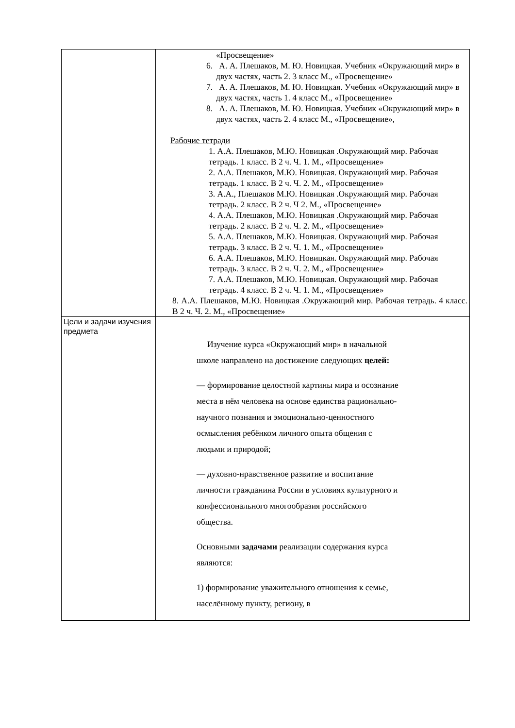| | «Просвещение» 6. А. А. Плешаков, М. Ю. Новицкая. Учебник «Окружающий мир» в двух частях, часть 2. 3 класс М., «Просвещение» 7. А. А. Плешаков, М. Ю. Новицкая. Учебник «Окружающий мир» в двух частях, часть 1. 4 класс М., «Просвещение» 8. А. А. Плешаков, М. Ю. Новицкая. Учебник «Окружающий мир» в двух частях, часть 2. 4 класс М., «Просвещение», Рабочие тетради 1. А.А. Плешаков, М.Ю. Новицкая .Окружающий мир. Рабочая тетрадь. 1 класс. В 2 ч. Ч. 1. М., «Просвещение» 2. А.А. Плешаков, М.Ю. Новицкая. Окружающий мир. Рабочая тетрадь. 1 класс. В 2 ч. Ч. 2. М., «Просвещение» 3. А.А., Плешаков М.Ю. Новицкая .Окружающий мир. Рабочая тетрадь. 2 класс. В 2 ч. Ч 2. М., «Просвещение» 4. А.А. Плешаков, М.Ю. Новицкая .Окружающий мир. Рабочая тетрадь. 2 класс. В 2 ч. Ч. 2. М., «Просвещение» 5. А.А. Плешаков, М.Ю. Новицкая. Окружающий мир. Рабочая тетрадь. 3 класс. В 2 ч. Ч. 1. М., «Просвещение» 6. А.А. Плешаков, М.Ю. Новицкая. Окружающий мир. Рабочая тетрадь. 3 класс. В 2 ч. Ч. 2. М., «Просвещение» 7. А.А. Плешаков, М.Ю. Новицкая. Окружающий мир. Рабочая тетрадь. 4 класс. В 2 ч. Ч. 1. М., «Просвещение» 8. А.А. Плешаков, М.Ю. Новицкая .Окружающий мир. Рабочая тетрадь. 4 класс. В 2 ч. Ч. 2. М., «Просвещение» |
| Цели и задачи изучения предмета | Изучение курса «Окружающий мир» в начальной школе направлено на достижение следующих целей: — формирование целостной картины мира и осознание места в нём человека на основе единства рационально-научного познания и эмоционально-ценностного осмысления ребёнком личного опыта общения с людьми и природой; — духовно-нравственное развитие и воспитание личности гражданина России в условиях культурного и конфессионального многообразия российского общества. Основными задачами реализации содержания курса являются: 1) формирование уважительного отношения к семье, населённому пункту, региону, в |